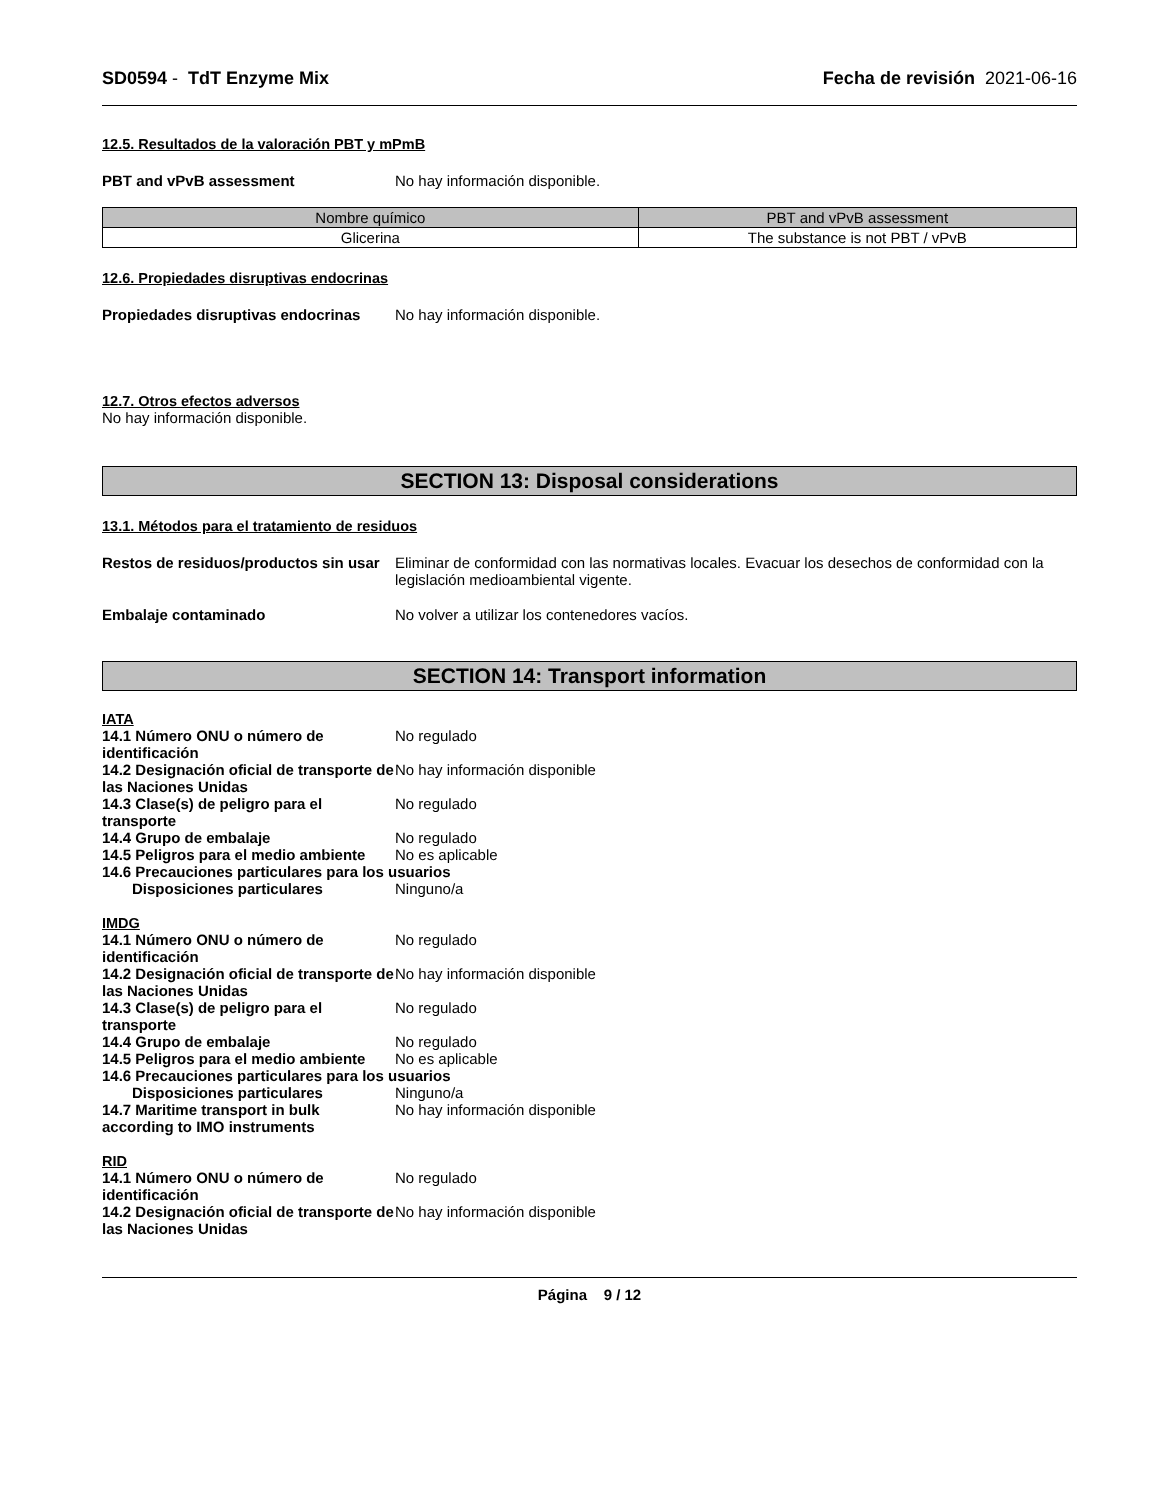SD0594 - TdT Enzyme Mix Fecha de revisión 2021-06-16
12.5. Resultados de la valoración PBT y mPmB
PBT and vPvB assessment No hay información disponible.
| Nombre químico | PBT and vPvB assessment |
| --- | --- |
| Glicerina | The substance is not PBT / vPvB |
12.6. Propiedades disruptivas endocrinas
Propiedades disruptivas endocrinas
No hay información disponible.
12.7. Otros efectos adversos
No hay información disponible.
SECTION 13: Disposal considerations
13.1. Métodos para el tratamiento de residuos
Restos de residuos/productos sin usar
Eliminar de conformidad con las normativas locales. Evacuar los desechos de conformidad con la legislación medioambiental vigente.
Embalaje contaminado No volver a utilizar los contenedores vacíos.
SECTION 14: Transport information
IATA
14.1 Número ONU o número de identificación
No regulado
14.2 Designación oficial de transporte de las Naciones Unidas
No hay información disponible
14.3 Clase(s) de peligro para el transporte
No regulado
14.4 Grupo de embalaje No regulado
14.5 Peligros para el medio ambiente
No es aplicable
14.6 Precauciones particulares para los usuarios
Disposiciones particulares Ninguno/a
IMDG
14.1 Número ONU o número de identificación
No regulado
14.2 Designación oficial de transporte de las Naciones Unidas
No hay información disponible
14.3 Clase(s) de peligro para el transporte
No regulado
14.4 Grupo de embalaje No regulado
14.5 Peligros para el medio ambiente
No es aplicable
14.6 Precauciones particulares para los usuarios
Disposiciones particulares Ninguno/a
14.7 Maritime transport in bulk according to IMO instruments
No hay información disponible
RID
14.1 Número ONU o número de identificación
No regulado
14.2 Designación oficial de transporte de las Naciones Unidas
No hay información disponible
Página 9 / 12